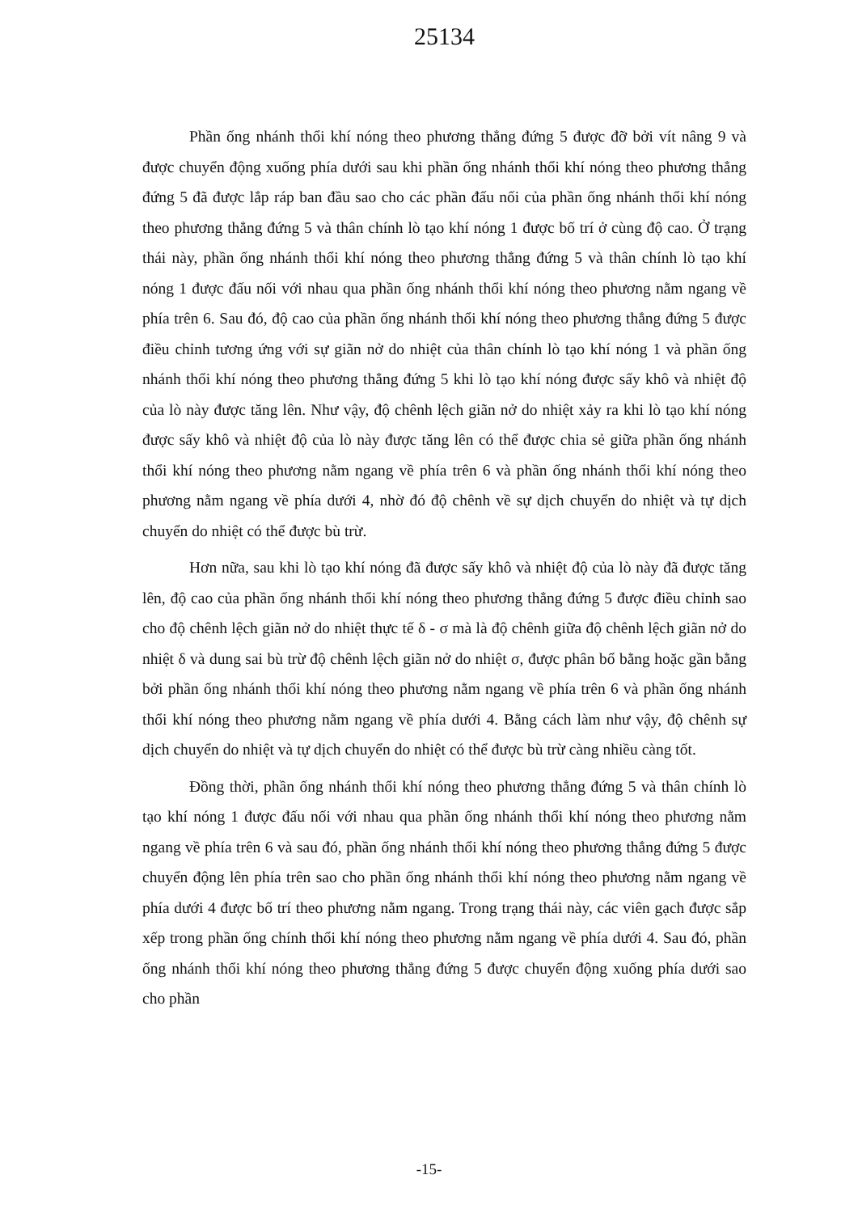25134
Phần ống nhánh thổi khí nóng theo phương thẳng đứng 5 được đỡ bởi vít nâng 9 và được chuyển động xuống phía dưới sau khi phần ống nhánh thổi khí nóng theo phương thẳng đứng 5 đã được lắp ráp ban đầu sao cho các phần đấu nối của phần ống nhánh thổi khí nóng theo phương thẳng đứng 5 và thân chính lò tạo khí nóng 1 được bố trí ở cùng độ cao. Ở trạng thái này, phần ống nhánh thổi khí nóng theo phương thẳng đứng 5 và thân chính lò tạo khí nóng 1 được đấu nối với nhau qua phần ống nhánh thổi khí nóng theo phương nằm ngang về phía trên 6. Sau đó, độ cao của phần ống nhánh thổi khí nóng theo phương thẳng đứng 5 được điều chỉnh tương ứng với sự giãn nở do nhiệt của thân chính lò tạo khí nóng 1 và phần ống nhánh thổi khí nóng theo phương thẳng đứng 5 khi lò tạo khí nóng được sấy khô và nhiệt độ của lò này được tăng lên. Như vậy, độ chênh lệch giãn nở do nhiệt xảy ra khi lò tạo khí nóng được sấy khô và nhiệt độ của lò này được tăng lên có thể được chia sẻ giữa phần ống nhánh thổi khí nóng theo phương nằm ngang về phía trên 6 và phần ống nhánh thổi khí nóng theo phương nằm ngang về phía dưới 4, nhờ đó độ chênh về sự dịch chuyển do nhiệt và tự dịch chuyển do nhiệt có thể được bù trừ.
Hơn nữa, sau khi lò tạo khí nóng đã được sấy khô và nhiệt độ của lò này đã được tăng lên, độ cao của phần ống nhánh thổi khí nóng theo phương thẳng đứng 5 được điều chỉnh sao cho độ chênh lệch giãn nở do nhiệt thực tế δ - σ mà là độ chênh giữa độ chênh lệch giãn nở do nhiệt δ và dung sai bù trừ độ chênh lệch giãn nở do nhiệt σ, được phân bổ bằng hoặc gần bằng bởi phần ống nhánh thổi khí nóng theo phương nằm ngang về phía trên 6 và phần ống nhánh thổi khí nóng theo phương nằm ngang về phía dưới 4. Bằng cách làm như vậy, độ chênh sự dịch chuyển do nhiệt và tự dịch chuyển do nhiệt có thể được bù trừ càng nhiều càng tốt.
Đồng thời, phần ống nhánh thổi khí nóng theo phương thẳng đứng 5 và thân chính lò tạo khí nóng 1 được đấu nối với nhau qua phần ống nhánh thổi khí nóng theo phương nằm ngang về phía trên 6 và sau đó, phần ống nhánh thổi khí nóng theo phương thẳng đứng 5 được chuyển động lên phía trên sao cho phần ống nhánh thổi khí nóng theo phương nằm ngang về phía dưới 4 được bố trí theo phương nằm ngang. Trong trạng thái này, các viên gạch được sắp xếp trong phần ống chính thổi khí nóng theo phương nằm ngang về phía dưới 4. Sau đó, phần ống nhánh thổi khí nóng theo phương thẳng đứng 5 được chuyển động xuống phía dưới sao cho phần
-15-